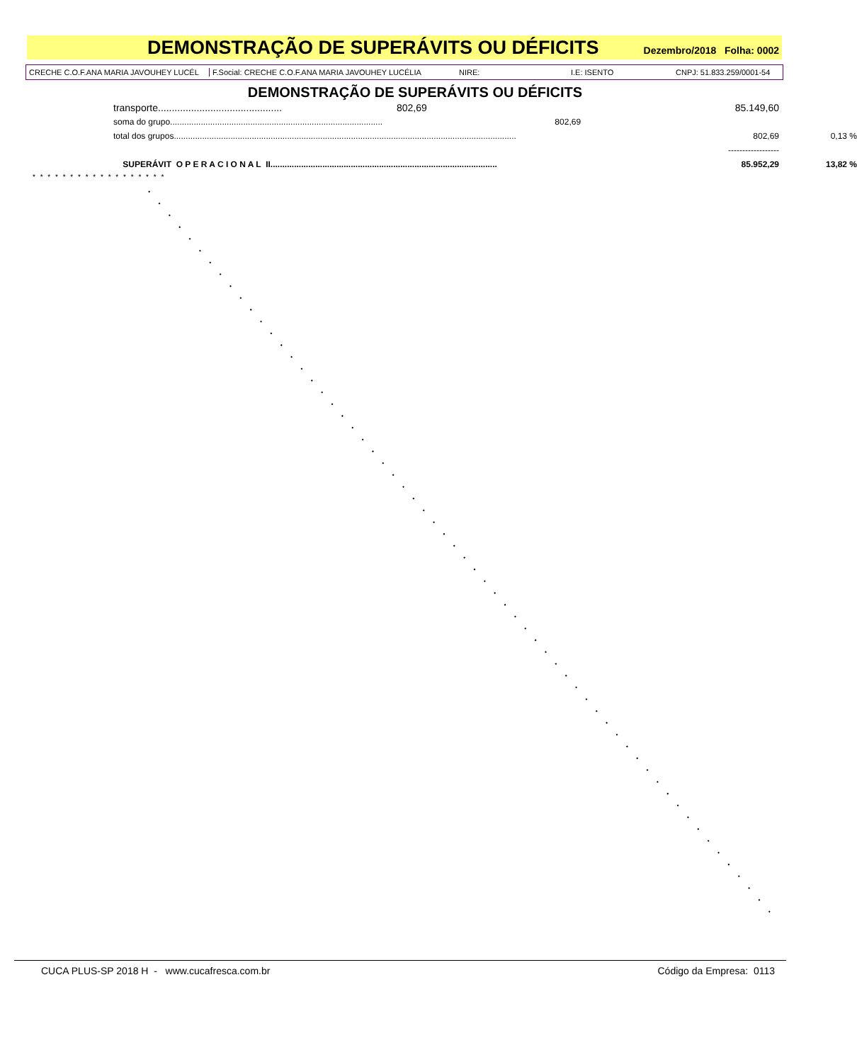DEMONSTRAÇÃO DE SUPERÁVITS OU DÉFICITS
Dezembro/2018 Folha: 0002
CRECHE C.O.F.ANA MARIA JAVOUHEY LUCÉL F.Social: CRECHE C.O.F.ANA MARIA JAVOUHEY LUCÉLIA NIRE: I.E: ISENTO CNPJ: 51.833.259/0001-54
DEMONSTRAÇÃO DE SUPERÁVITS OU DÉFICITS
| transporte............................................. | 802,69 | | 85.149,60 | |
| soma do grupo.......................................................................................... | | 802,69 | | |
| total dos grupos................................................................................................................................................. | | | 802,69 | 0,13 % |
| | | | ------------------ | |
| SUPERÁVIT O P E R A C I O N A L II................................................................................................ | | | 85.952,29 | 13,82 % |
* * * * * * * * * * * * * * * * * *
CUCA PLUS-SP 2018 H - www.cucafresca.com.br Código da Empresa: 0113